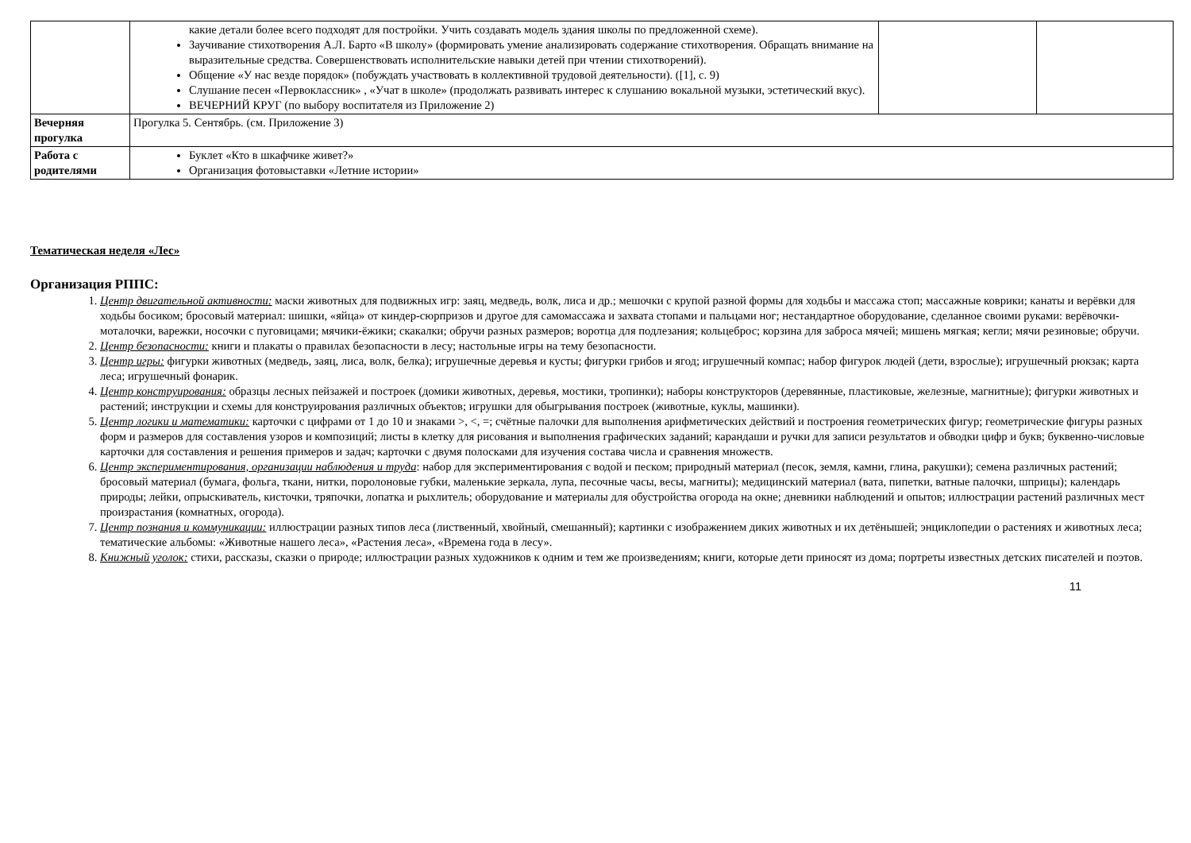| | какие детали более всего подходят для постройки. Учить создавать модель здания школы по предложенной схеме). Заучивание стихотворения А.Л. Барто «В школу» (формировать умение анализировать содержание стихотворения. Обращать внимание на выразительные средства. Совершенствовать исполнительские навыки детей при чтении стихотворений). Общение «У нас везде порядок» (побуждать участвовать в коллективной трудовой деятельности). ([1], с. 9) Слушание песен «Первоклассник» , «Учат в школе» (продолжать развивать интерес к слушанию вокальной музыки, эстетический вкус). ВЕЧЕРНИЙ КРУГ (по выбору воспитателя из Приложение 2) | | |
| Вечерняя прогулка | Прогулка 5. Сентябрь. (см. Приложение 3) | | |
| Работа с родителями | Буклет «Кто в шкафчике живет?» Организация фотовыставки «Летние истории» | | |
Тематическая неделя «Лес»
Организация РППС:
1. Центр двигательной активности: маски животных для подвижных игр: заяц, медведь, волк, лиса и др.; мешочки с крупой разной формы для ходьбы и массажа стоп; массажные коврики; канаты и верёвки для ходьбы босиком; бросовый материал: шишки, «яйца» от киндер-сюрпризов и другое для самомассажа и захвата стопами и пальцами ног; нестандартное оборудование, сделанное своими руками: верёвочки-моталочки, варежки, носочки с пуговицами; мячики-ёжики; скакалки; обручи разных размеров; воротца для подлезания; кольцеброс; корзина для заброса мячей; мишень мягкая; кегли; мячи резиновые; обручи.
2. Центр безопасности: книги и плакаты о правилах безопасности в лесу; настольные игры на тему безопасности.
3. Центр игры: фигурки животных (медведь, заяц, лиса, волк, белка); игрушечные деревья и кусты; фигурки грибов и ягод; игрушечный компас; набор фигурок людей (дети, взрослые); игрушечный рюкзак; карта леса; игрушечный фонарик.
4. Центр конструирования: образцы лесных пейзажей и построек (домики животных, деревья, мостики, тропинки); наборы конструкторов (деревянные, пластиковые, железные, магнитные); фигурки животных и растений; инструкции и схемы для конструирования различных объектов; игрушки для обыгрывания построек (животные, куклы, машинки).
5. Центр логики и математики: карточки с цифрами от 1 до 10 и знаками >, <, =; счётные палочки для выполнения арифметических действий и построения геометрических фигур; геометрические фигуры разных форм и размеров для составления узоров и композиций; листы в клетку для рисования и выполнения графических заданий; карандаши и ручки для записи результатов и обводки цифр и букв; буквенно-числовые карточки для составления и решения примеров и задач; карточки с двумя полосками для изучения состава числа и сравнения множеств.
6. Центр экспериментирования, организации наблюдения и труда: набор для экспериментирования с водой и песком; природный материал (песок, земля, камни, глина, ракушки); семена различных растений; бросовый материал (бумага, фольга, ткани, нитки, поролоновые губки, маленькие зеркала, лупа, песочные часы, весы, магниты); медицинский материал (вата, пипетки, ватные палочки, шприцы); календарь природы; лейки, опрыскиватель, кисточки, тряпочки, лопатка и рыхлитель; оборудование и материалы для обустройства огорода на окне; дневники наблюдений и опытов; иллюстрации растений различных мест произрастания (комнатных, огорода).
7. Центр познания и коммуникации: иллюстрации разных типов леса (лиственный, хвойный, смешанный); картинки с изображением диких животных и их детёнышей; энциклопедии о растениях и животных леса; тематические альбомы: «Животные нашего леса», «Растения леса», «Времена года в лесу».
8. Книжный уголок: стихи, рассказы, сказки о природе; иллюстрации разных художников к одним и тем же произведениям; книги, которые дети приносят из дома; портреты известных детских писателей и поэтов.
11